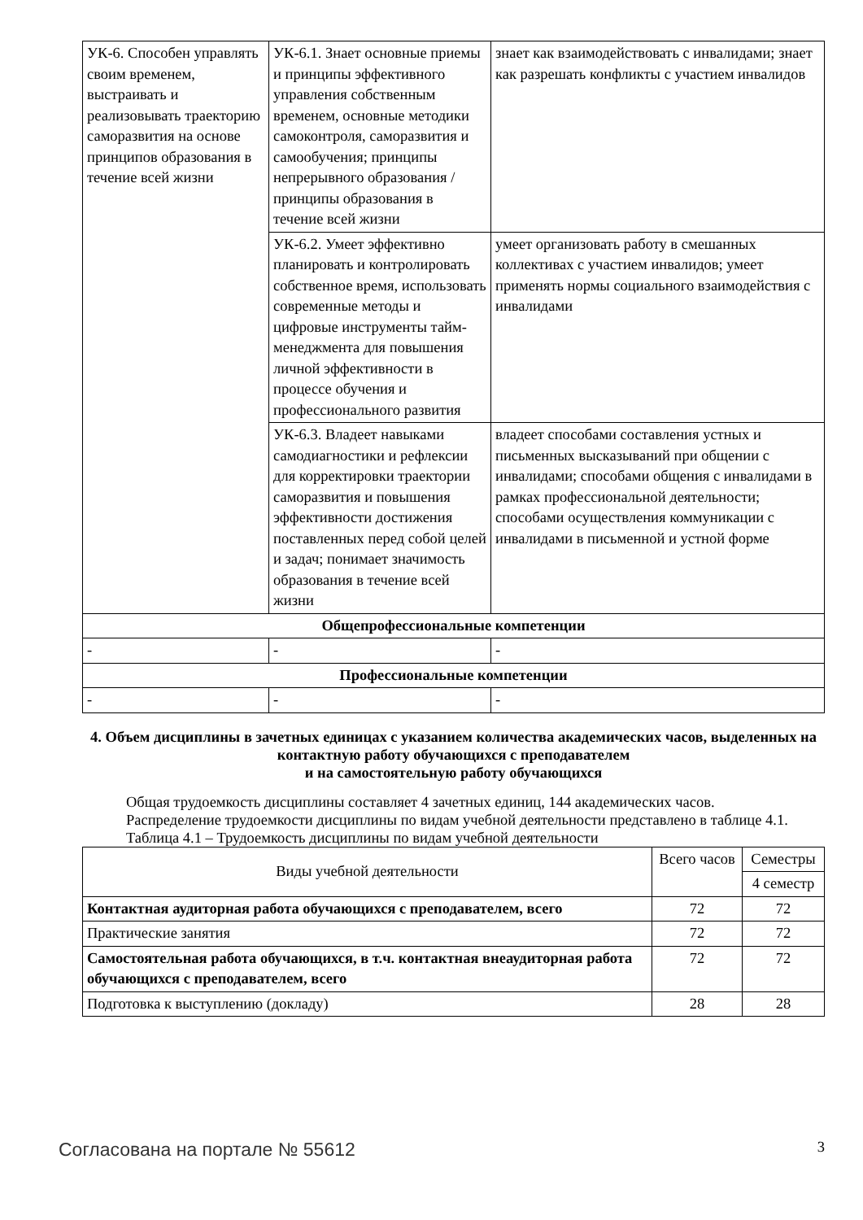| УК-6. Способен управлять своим временем, выстраивать и реализовывать траекторию саморазвития на основе принципов образования в течение всей жизни | УК-6.1. Знает основные приемы и принципы эффективного управления собственным временем, основные методики самоконтроля, саморазвития и самообучения; принципы непрерывного образования / принципы образования в течение всей жизни | знает как взаимодействовать с инвалидами; знает как разрешать конфликты с участием инвалидов |
| | УК-6.2. Умеет эффективно планировать и контролировать собственное время, использовать современные методы и цифровые инструменты тайм-менеджмента для повышения личной эффективности в процессе обучения и профессионального развития | умеет организовать работу в смешанных коллективах с участием инвалидов; умеет применять нормы социального взаимодействия с инвалидами |
| | УК-6.3. Владеет навыками самодиагностики и рефлексии для корректировки траектории саморазвития и повышения эффективности достижения поставленных перед собой целей и задач; понимает значимость образования в течение всей жизни | владеет способами составления устных и письменных высказываний при общении с инвалидами; способами общения с инвалидами в рамках профессиональной деятельности; способами осуществления коммуникации с инвалидами в письменной и устной форме |
| Общепрофессиональные компетенции | | |
| - | - | - |
| Профессиональные компетенции | | |
| - | - | - |
4. Объем дисциплины в зачетных единицах с указанием количества академических часов, выделенных на контактную работу обучающихся с преподавателем
и на самостоятельную работу обучающихся
Общая трудоемкость дисциплины составляет 4 зачетных единиц, 144 академических часов.
Распределение трудоемкости дисциплины по видам учебной деятельности представлено в таблице 4.1.
Таблица 4.1 – Трудоемкость дисциплины по видам учебной деятельности
| Виды учебной деятельности | Всего часов | Семестры |
| --- | --- | --- |
| | | 4 семестр |
| Контактная аудиторная работа обучающихся с преподавателем, всего | 72 | 72 |
| Практические занятия | 72 | 72 |
| Самостоятельная работа обучающихся, в т.ч. контактная внеаудиторная работа обучающихся с преподавателем, всего | 72 | 72 |
| Подготовка к выступлению (докладу) | 28 | 28 |
Согласована на портале № 55612 3